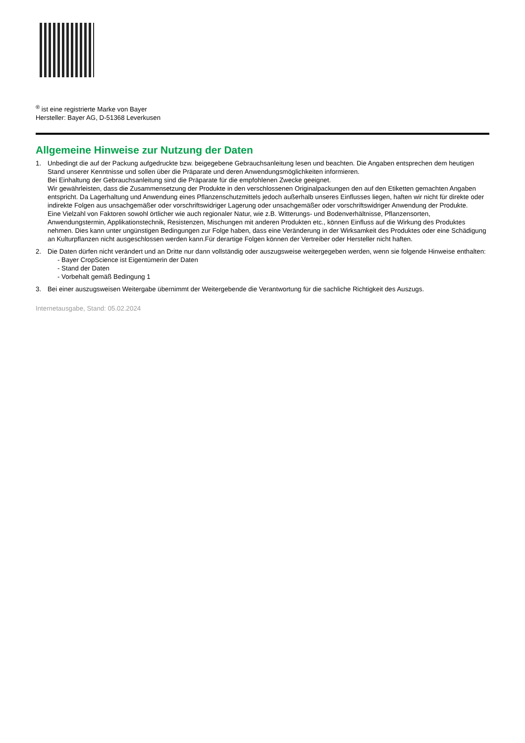<sup>®</sup> ist eine registrierte Marke von Bayer
Hersteller: Bayer AG, D-51368 Leverkusen
Allgemeine Hinweise zur Nutzung der Daten
1. Unbedingt die auf der Packung aufgedruckte bzw. beigegebene Gebrauchsanleitung lesen und beachten. Die Angaben entsprechen dem heutigen Stand unserer Kenntnisse und sollen über die Präparate und deren Anwendungsmöglichkeiten informieren.
Bei Einhaltung der Gebrauchsanleitung sind die Präparate für die empfohlenen Zwecke geeignet.
Wir gewährleisten, dass die Zusammensetzung der Produkte in den verschlossenen Originalpackungen den auf den Etiketten gemachten Angaben entspricht. Da Lagerhaltung und Anwendung eines Pflanzenschutzmittels jedoch außerhalb unseres Einflusses liegen, haften wir nicht für direkte oder indirekte Folgen aus unsachgemäßer oder vorschriftswidriger Lagerung oder unsachgemäßer oder vorschriftswidriger Anwendung der Produkte.
Eine Vielzahl von Faktoren sowohl örtlicher wie auch regionaler Natur, wie z.B. Witterungs- und Bodenverhältnisse, Pflanzensorten, Anwendungstermin, Applikationstechnik, Resistenzen, Mischungen mit anderen Produkten etc., können Einfluss auf die Wirkung des Produktes nehmen. Dies kann unter ungünstigen Bedingungen zur Folge haben, dass eine Veränderung in der Wirksamkeit des Produktes oder eine Schädigung an Kulturpflanzen nicht ausgeschlossen werden kann.Für derartige Folgen können der Vertreiber oder Hersteller nicht haften.
2. Die Daten dürfen nicht verändert und an Dritte nur dann vollständig oder auszugsweise weitergegeben werden, wenn sie folgende Hinweise enthalten:
- Bayer CropScience ist Eigentümerin der Daten
- Stand der Daten
- Vorbehalt gemäß Bedingung 1
3. Bei einer auszugsweisen Weitergabe übernimmt der Weitergebende die Verantwortung für die sachliche Richtigkeit des Auszugs.
Internetausgabe, Stand: 05.02.2024